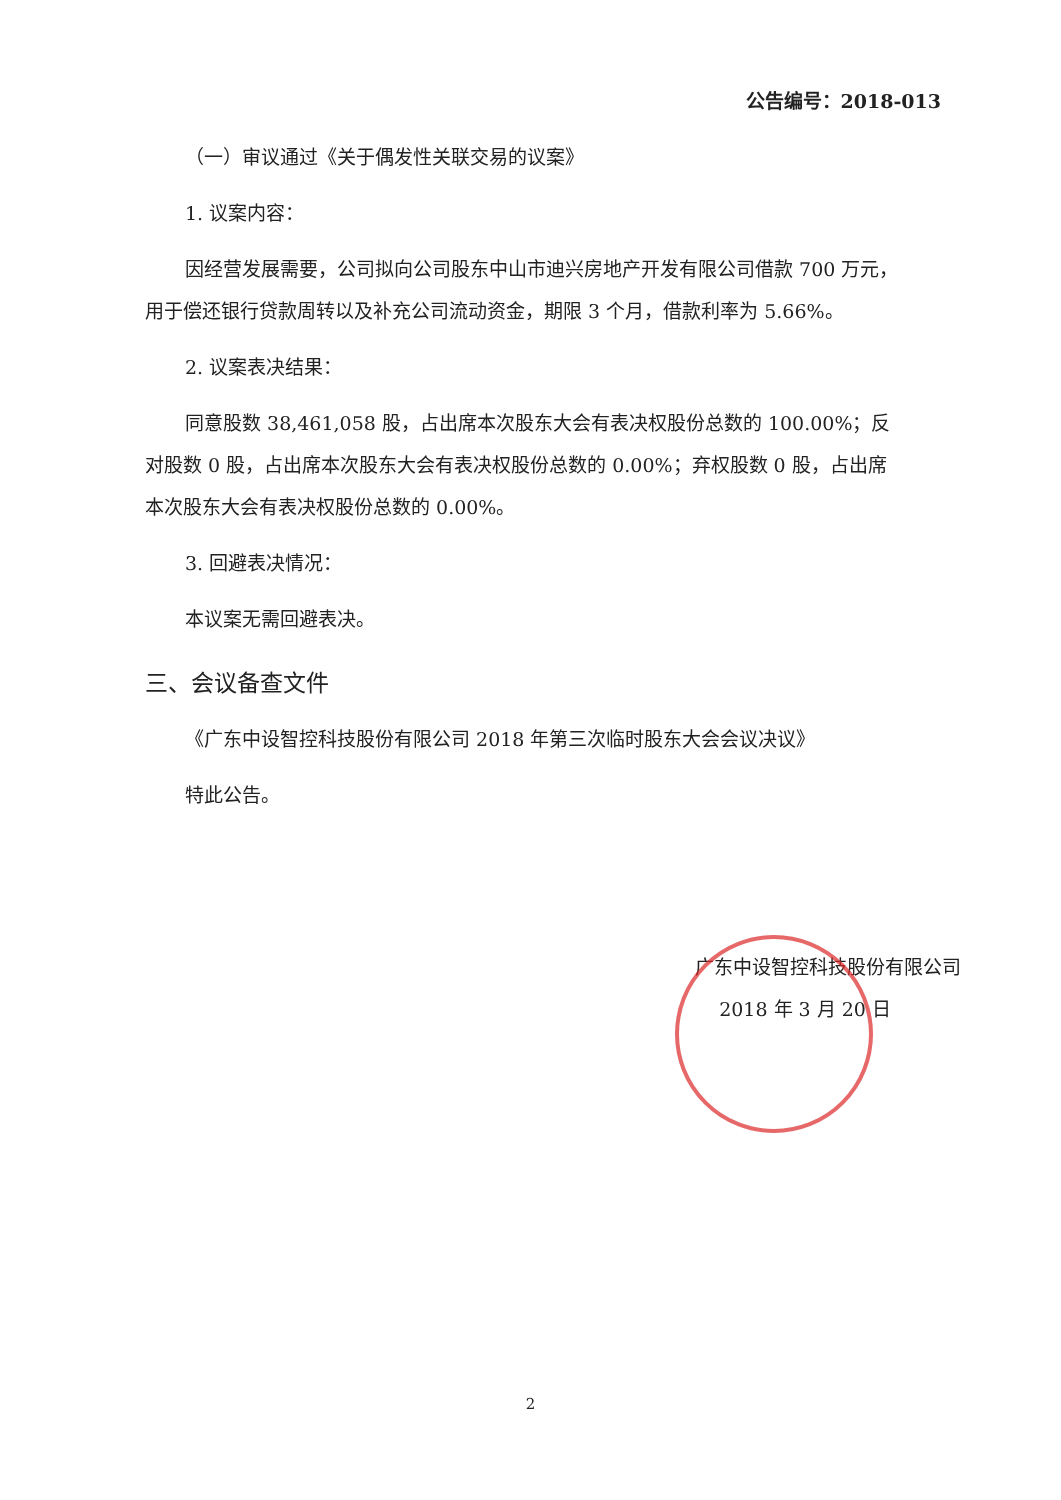公告编号：2018-013
（一）审议通过《关于偶发性关联交易的议案》
1. 议案内容：
因经营发展需要，公司拟向公司股东中山市迪兴房地产开发有限公司借款 700 万元，用于偿还银行贷款周转以及补充公司流动资金，期限 3 个月，借款利率为 5.66%。
2. 议案表决结果：
同意股数 38,461,058 股，占出席本次股东大会有表决权股份总数的 100.00%；反对股数 0 股，占出席本次股东大会有表决权股份总数的 0.00%；弃权股数 0 股，占出席本次股东大会有表决权股份总数的 0.00%。
3. 回避表决情况：
本议案无需回避表决。
三、会议备查文件
《广东中设智控科技股份有限公司 2018 年第三次临时股东大会会议决议》
特此公告。
广东中设智控科技股份有限公司
2018 年 3 月 20 日
2